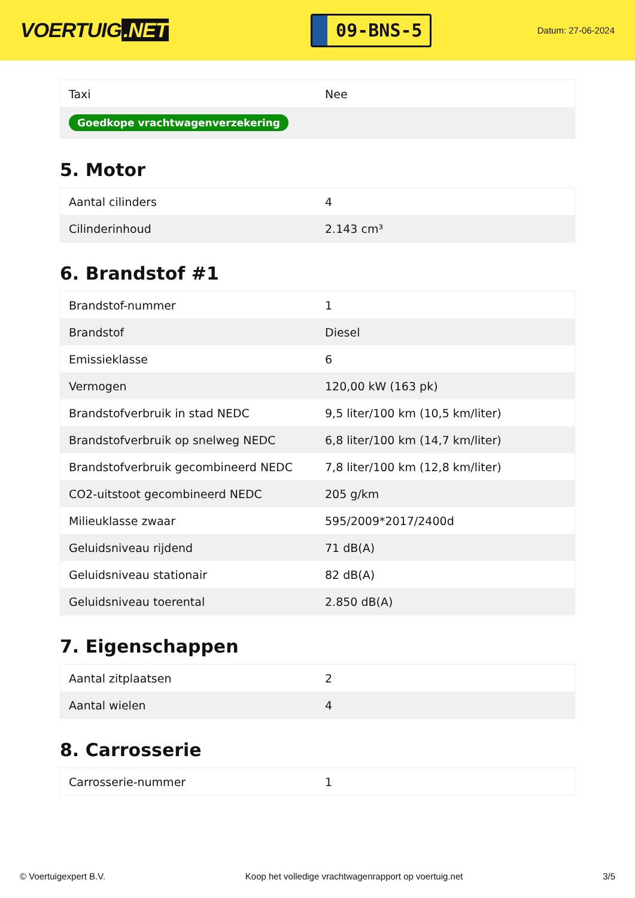VOERTUIG.NET
09-BNS-5
Datum: 27-06-2024
| Taxi | Nee |
| Goedkope vrachtwagenverzekering | |
5. Motor
| Aantal cilinders | 4 |
| Cilinderinhoud | 2.143 cm³ |
6. Brandstof #1
| Brandstof-nummer | 1 |
| Brandstof | Diesel |
| Emissieklasse | 6 |
| Vermogen | 120,00 kW (163 pk) |
| Brandstofverbruik in stad NEDC | 9,5 liter/100 km (10,5 km/liter) |
| Brandstofverbruik op snelweg NEDC | 6,8 liter/100 km (14,7 km/liter) |
| Brandstofverbruik gecombineerd NEDC | 7,8 liter/100 km (12,8 km/liter) |
| CO2-uitstoot gecombineerd NEDC | 205 g/km |
| Milieuklasse zwaar | 595/2009*2017/2400d |
| Geluidsniveau rijdend | 71 dB(A) |
| Geluidsniveau stationair | 82 dB(A) |
| Geluidsniveau toerental | 2.850 dB(A) |
7. Eigenschappen
| Aantal zitplaatsen | 2 |
| Aantal wielen | 4 |
8. Carrosserie
| Carrosserie-nummer | 1 |
© Voertuigexpert B.V. Koop het volledige vrachtwagenrapport op voertuig.net 3/5